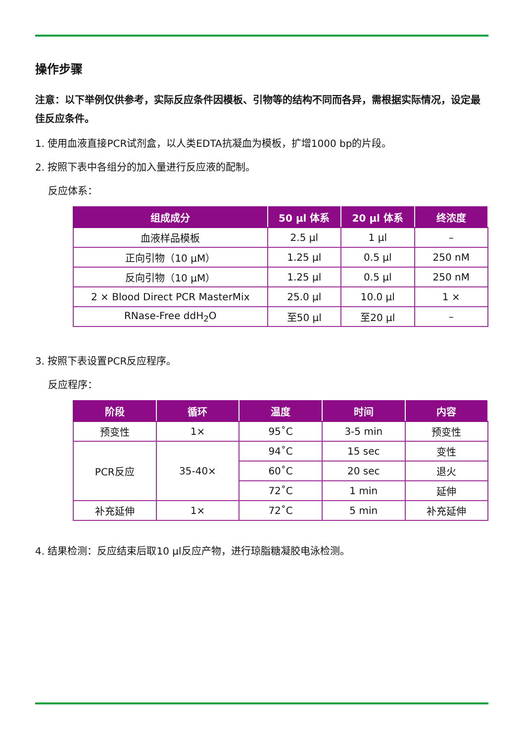操作步骤
注意：以下举例仅供参考，实际反应条件因模板、引物等的结构不同而各异，需根据实际情况，设定最佳反应条件。
1. 使用血液直接PCR试剂盒，以人类EDTA抗凝血为模板，扩增1000 bp的片段。
2. 按照下表中各组分的加入量进行反应液的配制。
反应体系：
| 组成成分 | 50 μl 体系 | 20 μl 体系 | 终浓度 |
| --- | --- | --- | --- |
| 血液样品模板 | 2.5 μl | 1 μl | – |
| 正向引物（10 μM） | 1.25 μl | 0.5 μl | 250 nM |
| 反向引物（10 μM） | 1.25 μl | 0.5 μl | 250 nM |
| 2 × Blood Direct PCR MasterMix | 25.0 μl | 10.0 μl | 1 × |
| RNase-Free ddH<sub>2</sub>O | 至50 μl | 至20 μl | – |
3. 按照下表设置PCR反应程序。
反应程序：
| 阶段 | 循环 | 温度 | 时间 | 内容 |
| --- | --- | --- | --- | --- |
| 预变性 | 1× | 95˚C | 3-5 min | 预变性 |
| PCR反应 | 35-40× | 94˚C | 15 sec | 变性 |
| | | 60˚C | 20 sec | 退火 |
| | | 72˚C | 1 min | 延伸 |
| 补充延伸 | 1× | 72˚C | 5 min | 补充延伸 |
4. 结果检测：反应结束后取10 μl反应产物，进行琼脂糖凝胶电泳检测。